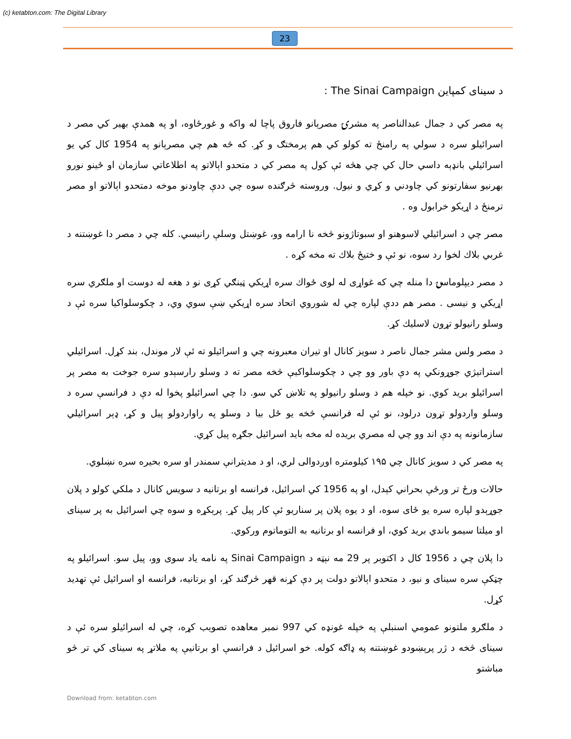(c) ketabton.com: The Digital Library
23
د سینای کمپاین The Sinai Campaign :
په مصر کي د جمال عبدالناصر په مشرۍ مصرېانو فاروق پاچا له واکه و غورځاوه، او په همدې بهیر کي مصر د اسرائیلو سره د سولي په رامنځ ته کولو کي هم پرمختګ و کړ. که څه هم چي مصرېانو په 1954 کال کي یو اسرائیلي بانډېه داسي حال کي چي هڅه ئې کول په مصر کي د متحدو اېالاتو په اطلاعاتي سازمان او ځینو نورو بهرنیو سفارتونو کي چاودني و کړي و نیول. وروسته څرګنده سوه چي ددې چاودنو موخه دمتحدو اېالاتو او مصر ترمنځ د اړیکو خرابول وه .
مصر چي د اسرائیلي لاسوهنو او سبوتاژونو څخه نا ارامه وو، غوښتل وسلې رانیسي. کله چي د مصر دا غوښتنه د غربي بلاك لخوا رد سوه، نو ئې و ختیځ بلاك ته مخه کړه .
د مصر دیپلوماسۍ دا منله چي که غواړی له لوی ځواك سره اړیکي ټینګي کړی نو د هغه له دوست او ملګري سره اړیکي و نیسی . مصر هم ددې لپاره چي له شوروي اتحاد سره اړیکي ښې سوي وي، د چکوسلواکیا سره ئې د وسلو رانیولو تړون لاسلیك کړ.
د مصر ولس مشر جمال ناصر د سویز کانال او تیران معبرونه چي و اسرائیلو ته ئې لار موندل، بند کړل. اسرائیلي استراتیژي جوړونکي په دې باور وو چي د چکوسلواکیې څخه مصر ته د وسلو رارسېدو سره جوخت به مصر پر اسرائیلو برید کوي. نو خپله هم د وسلو رانیولو په تلاښ کي سو. دا چي اسرائیلو پخوا له دې د فرانسې سره د وسلو واردولو تړون درلود، نو ئې له فرانسې څخه یو ځل بیا د وسلو په راواردولو پیل و کړ، ډېر اسرائیلي سازمانونه په دې اند وو چي له مصري بریده له مخه باید اسرائیل جګړه پیل کړي.
په مصر کي د سویز کانال چي ۱۹۵ کیلومتره اوږدوالی لري، او د مدیترانې سمندر او سره بحیره سره نښلوي.
حالات ورځ تر ورځې بحراني کېدل، او په 1956 کي اسرائیل، فرانسه او برتانیه د سویس کانال د ملکي کولو د پلان جوړېدو لپاره سره یو ځای سوه، او د یوه پلان پر سناریو ئې کار پیل کړ. پرېکړه و سوه چي اسرائیل به پر سینای او میلتا سیمو باندي برید کوي، او فرانسه او برتانیه به التوماتوم ورکوي.
دا پلان چي د 1956 کال د اکتوبر پر 29 مه نېټه د Sinai Campaign په نامه یاد سوی وو، پیل سو. اسرائیلو په چټکې سره سینای و نیو، د متحدو اېالاتو دولت پر دې کړنه قهر څرګند کړ، او برتانیه، فرانسه او اسرائیل ئې تهدید کړل.
د ملګرو ملتونو عمومي اسنبلې په خپله غونډه کي 997 نمبر معاهده تصویب کړه، چي له اسرائیلو سره ئې د سینای څخه د ژر پرېښودو غوښتنه په ډاګه کوله. خو اسرائیل د فرانسې او برتانیې په ملاتړ په سینای کي تر څو مباشتو
Download from: ketabton.com